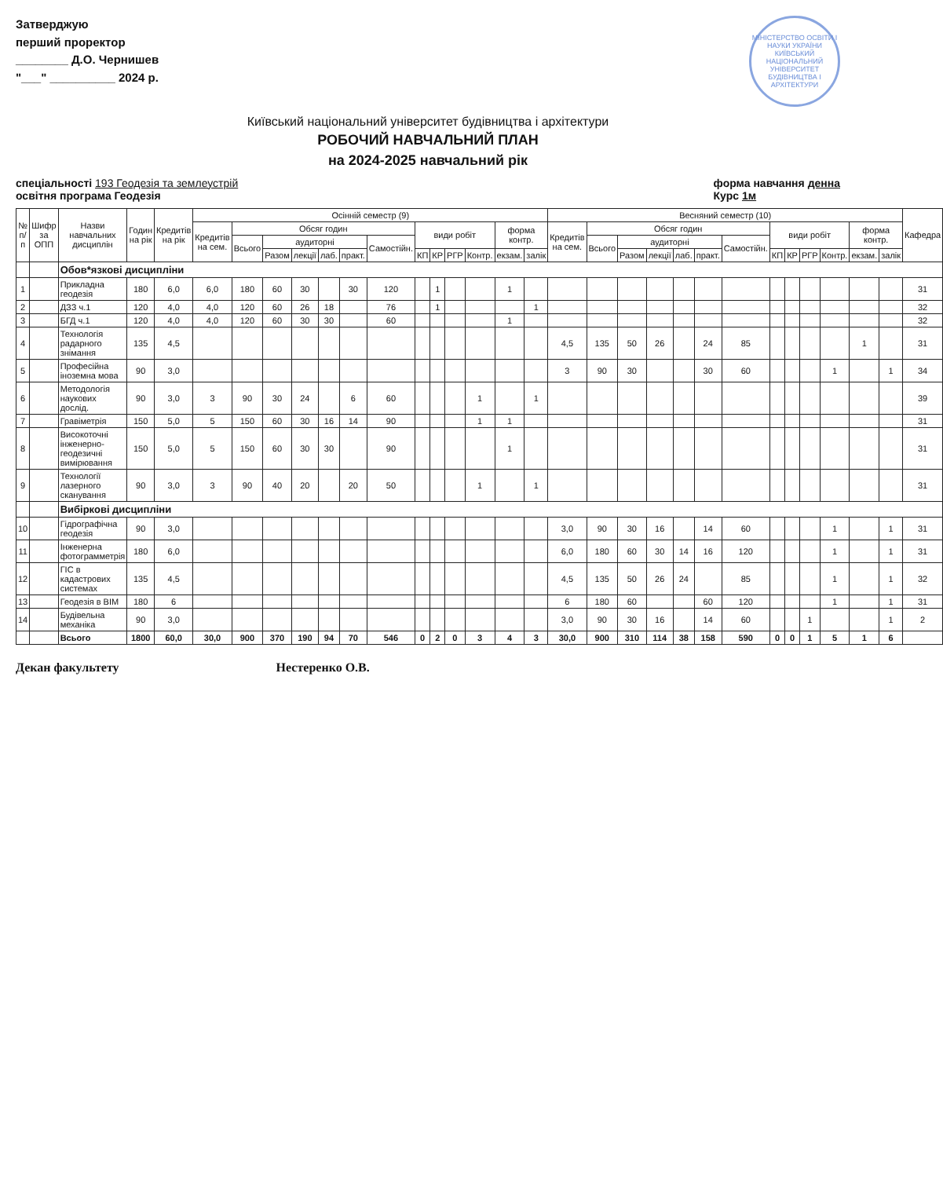Затверджую
перший проректор
________ Д.О. Чернишев
"___" __________ 2024 р.
МІНІСТЕРСТВО ОСВІТИ І НАУКИ УКРАЇНИ
КИЇВСЬКИЙ НАЦІОНАЛЬНИЙ УНІВЕРСИТЕТ БУДІВНИЦТВА І АРХІТЕКТУРИ
Київський національний університет будівництва і архітектури
РОБОЧИЙ НАВЧАЛЬНИЙ ПЛАН
на 2024-2025 навчальний рік
спеціальності 193 Геодезія та землеустрій
освітня програма Геодезія
форма навчання денна
Курс 1м
| № п/п | Шифр за ОПП | Назви навчальних дисциплін | Годин на рік | Кредитів на рік | Осінній семестр (9) | | | | | | | | | | | | | Весняний семестр (10) | | | | | | | | | | | | | Кафедра |
| --- | --- | --- | --- | --- | --- | --- | --- | --- | --- | --- | --- | --- | --- | --- | --- | --- | --- | --- | --- | --- | --- | --- | --- | --- | --- | --- | --- | --- | --- | --- | --- |
| | | | | | Кредитів на сем. | Обсяг годин | | | | | | види робіт | | | | форма контр. | | Кредитів на сем. | Обсяг годин | | | | | | види робіт | | | | форма контр. | | |
| | | | | | | Всього | аудиторні | | | | Самостійн. | | | | | | | | Всього | аудиторні | | | | Самостійн. | | | | | | | |
| | | | | | | | Разом | лекції | лаб. | практ. | | КП | КР | РГР | Контр. | екзам. | залік | | | Разом | лекції | лаб. | практ. | | КП | КР | РГР | Контр. | екзам. | залік | |
| | | Обов*язкові дисципліни | | | | | | | | | | | | | | | | | | | | | | | | | | | | | |
| 1 | | Прикладна геодезія | 180 | 6,0 | 6,0 | 180 | 60 | 30 | | 30 | 120 | | 1 | | | 1 | | | | | | | | | | | | | | | 31 |
| 2 | | ДЗЗ ч.1 | 120 | 4,0 | 4,0 | 120 | 60 | 26 | 18 | | 76 | | 1 | | | | 1 | | | | | | | | | | | | | | 32 |
| 3 | | БГД ч.1 | 120 | 4,0 | 4,0 | 120 | 60 | 30 | 30 | | 60 | | | | | 1 | | | | | | | | | | | | | | | 32 |
| 4 | | Технологія радарного знімання | 135 | 4,5 | | | | | | | | | | | | | | 4,5 | 135 | 50 | 26 | | 24 | 85 | | | | | 1 | | 31 |
| 5 | | Професійна іноземна мова | 90 | 3,0 | | | | | | | | | | | | | | 3 | 90 | 30 | | | 30 | 60 | | | | 1 | | 1 | 34 |
| 6 | | Методологія наукових дослід. | 90 | 3,0 | 3 | 90 | 30 | 24 | | 6 | 60 | | | | 1 | | 1 | | | | | | | | | | | | | | 39 |
| 7 | | Гравіметрія | 150 | 5,0 | 5 | 150 | 60 | 30 | 16 | 14 | 90 | | | | 1 | 1 | | | | | | | | | | | | | | | 31 |
| 8 | | Високоточні інженерно-геодезичні вимірювання | 150 | 5,0 | 5 | 150 | 60 | 30 | 30 | | 90 | | | | | 1 | | | | | | | | | | | | | | | 31 |
| 9 | | Технології лазерного сканування | 90 | 3,0 | 3 | 90 | 40 | 20 | | 20 | 50 | | | | 1 | | 1 | | | | | | | | | | | | | | 31 |
| | | Вибіркові дисципліни | | | | | | | | | | | | | | | | | | | | | | | | | | | | | |
| 10 | | Гідрографічна геодезія | 90 | 3,0 | | | | | | | | | | | | | | 3,0 | 90 | 30 | 16 | | 14 | 60 | | | | 1 | | 1 | 31 |
| 11 | | Інженерна фотограмметрія | 180 | 6,0 | | | | | | | | | | | | | | 6,0 | 180 | 60 | 30 | 14 | 16 | 120 | | | | 1 | | 1 | 31 |
| 12 | | ГІС в кадастрових системах | 135 | 4,5 | | | | | | | | | | | | | | 4,5 | 135 | 50 | 26 | 24 | | 85 | | | | 1 | | 1 | 32 |
| 13 | | Геодезія в BIM | 180 | 6 | | | | | | | | | | | | | | 6 | 180 | 60 | | | 60 | 120 | | | | 1 | | 1 | 31 |
| 14 | | Будівельна механіка | 90 | 3,0 | | | | | | | | | | | | | | 3,0 | 90 | 30 | 16 | | 14 | 60 | | | 1 | | | 1 | 2 |
| | | Всього | 1800 | 60,0 | 30,0 | 900 | 370 | 190 | 94 | 70 | 546 | 0 | 2 | 0 | 3 | 4 | 3 | 30,0 | 900 | 310 | 114 | 38 | 158 | 590 | 0 | 0 | 1 | 5 | 1 | 6 | |
Декан факультету Нестеренко О.В.